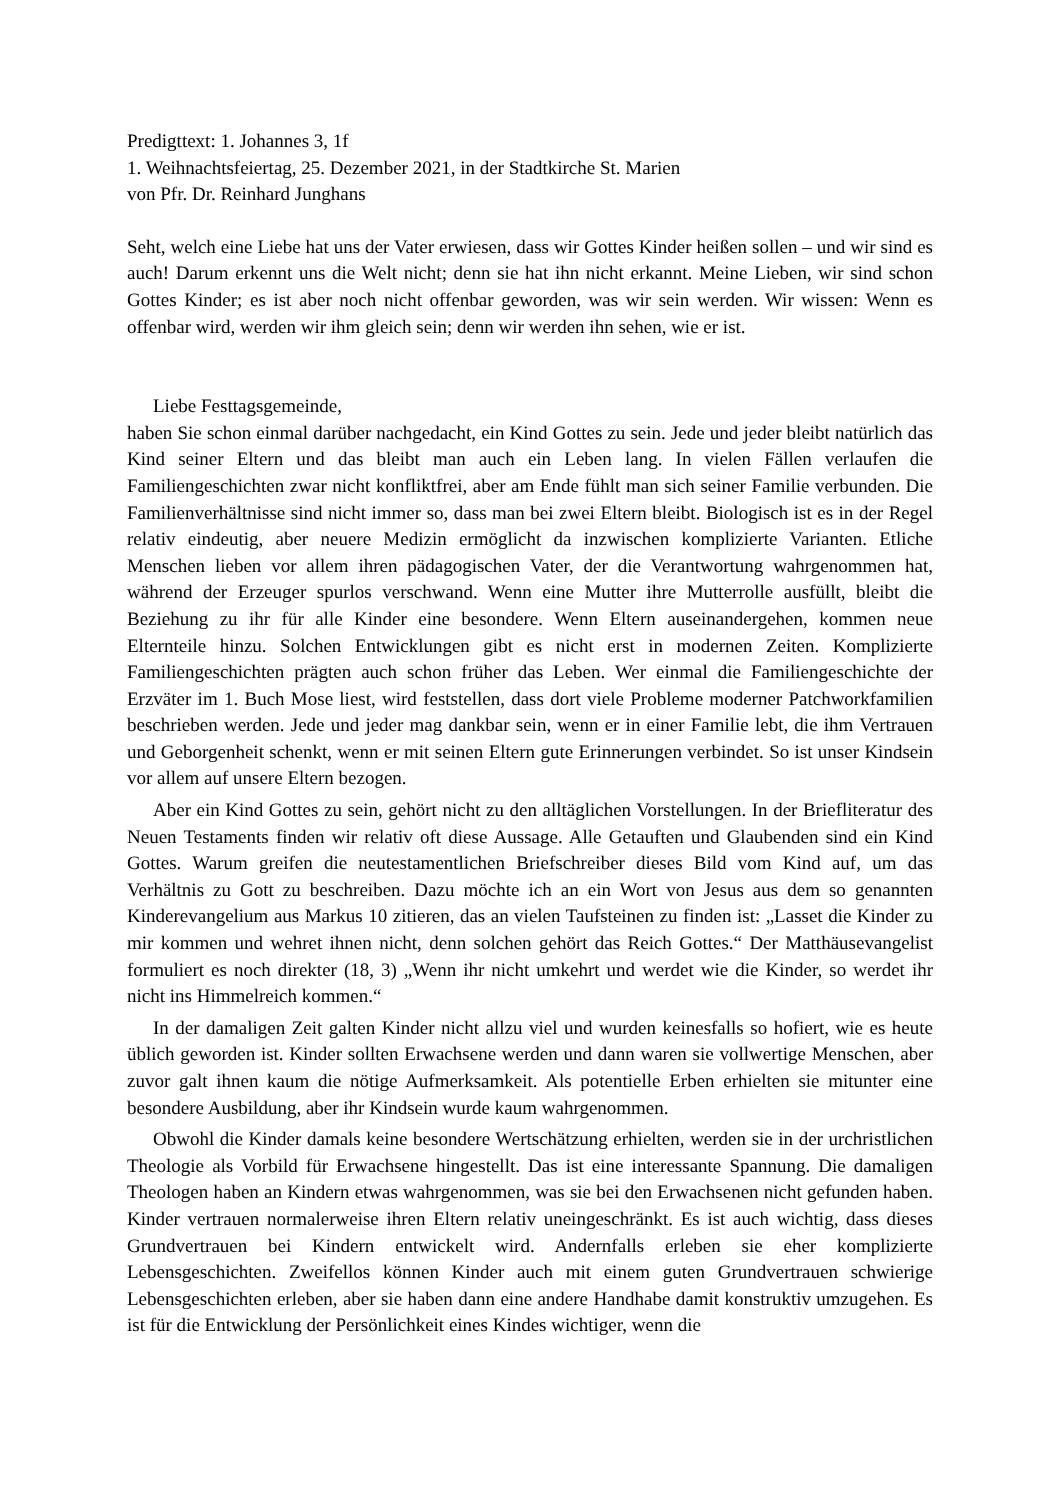Predigttext: 1. Johannes 3, 1f
1. Weihnachtsfeiertag, 25. Dezember 2021, in der Stadtkirche St. Marien
von Pfr. Dr. Reinhard Junghans
Seht, welch eine Liebe hat uns der Vater erwiesen, dass wir Gottes Kinder heißen sollen – und wir sind es auch! Darum erkennt uns die Welt nicht; denn sie hat ihn nicht erkannt. Meine Lieben, wir sind schon Gottes Kinder; es ist aber noch nicht offenbar geworden, was wir sein werden. Wir wissen: Wenn es offenbar wird, werden wir ihm gleich sein; denn wir werden ihn sehen, wie er ist.
Liebe Festtagsgemeinde,
haben Sie schon einmal darüber nachgedacht, ein Kind Gottes zu sein. Jede und jeder bleibt natürlich das Kind seiner Eltern und das bleibt man auch ein Leben lang. In vielen Fällen verlaufen die Familiengeschichten zwar nicht konfliktfrei, aber am Ende fühlt man sich seiner Familie verbunden. Die Familienverhältnisse sind nicht immer so, dass man bei zwei Eltern bleibt. Biologisch ist es in der Regel relativ eindeutig, aber neuere Medizin ermöglicht da inzwischen komplizierte Varianten. Etliche Menschen lieben vor allem ihren pädagogischen Vater, der die Verantwortung wahrgenommen hat, während der Erzeuger spurlos verschwand. Wenn eine Mutter ihre Mutterrolle ausfüllt, bleibt die Beziehung zu ihr für alle Kinder eine besondere. Wenn Eltern auseinandergehen, kommen neue Elternteile hinzu. Solchen Entwicklungen gibt es nicht erst in modernen Zeiten. Komplizierte Familiengeschichten prägten auch schon früher das Leben. Wer einmal die Familiengeschichte der Erzväter im 1. Buch Mose liest, wird feststellen, dass dort viele Probleme moderner Patchworkfamilien beschrieben werden. Jede und jeder mag dankbar sein, wenn er in einer Familie lebt, die ihm Vertrauen und Geborgenheit schenkt, wenn er mit seinen Eltern gute Erinnerungen verbindet. So ist unser Kindsein vor allem auf unsere Eltern bezogen.
Aber ein Kind Gottes zu sein, gehört nicht zu den alltäglichen Vorstellungen. In der Briefliteratur des Neuen Testaments finden wir relativ oft diese Aussage. Alle Getauften und Glaubenden sind ein Kind Gottes. Warum greifen die neutestamentlichen Briefschreiber dieses Bild vom Kind auf, um das Verhältnis zu Gott zu beschreiben. Dazu möchte ich an ein Wort von Jesus aus dem so genannten Kinderevangelium aus Markus 10 zitieren, das an vielen Taufsteinen zu finden ist: „Lasset die Kinder zu mir kommen und wehret ihnen nicht, denn solchen gehört das Reich Gottes.“ Der Matthäusevangelist formuliert es noch direkter (18, 3) „Wenn ihr nicht umkehrt und werdet wie die Kinder, so werdet ihr nicht ins Himmelreich kommen.“
In der damaligen Zeit galten Kinder nicht allzu viel und wurden keinesfalls so hofiert, wie es heute üblich geworden ist. Kinder sollten Erwachsene werden und dann waren sie vollwertige Menschen, aber zuvor galt ihnen kaum die nötige Aufmerksamkeit. Als potentielle Erben erhielten sie mitunter eine besondere Ausbildung, aber ihr Kindsein wurde kaum wahrgenommen.
Obwohl die Kinder damals keine besondere Wertschätzung erhielten, werden sie in der urchristlichen Theologie als Vorbild für Erwachsene hingestellt. Das ist eine interessante Spannung. Die damaligen Theologen haben an Kindern etwas wahrgenommen, was sie bei den Erwachsenen nicht gefunden haben. Kinder vertrauen normalerweise ihren Eltern relativ uneingeschränkt. Es ist auch wichtig, dass dieses Grundvertrauen bei Kindern entwickelt wird. Andernfalls erleben sie eher komplizierte Lebensgeschichten. Zweifellos können Kinder auch mit einem guten Grundvertrauen schwierige Lebensgeschichten erleben, aber sie haben dann eine andere Handhabe damit konstruktiv umzugehen. Es ist für die Entwicklung der Persönlichkeit eines Kindes wichtiger, wenn die